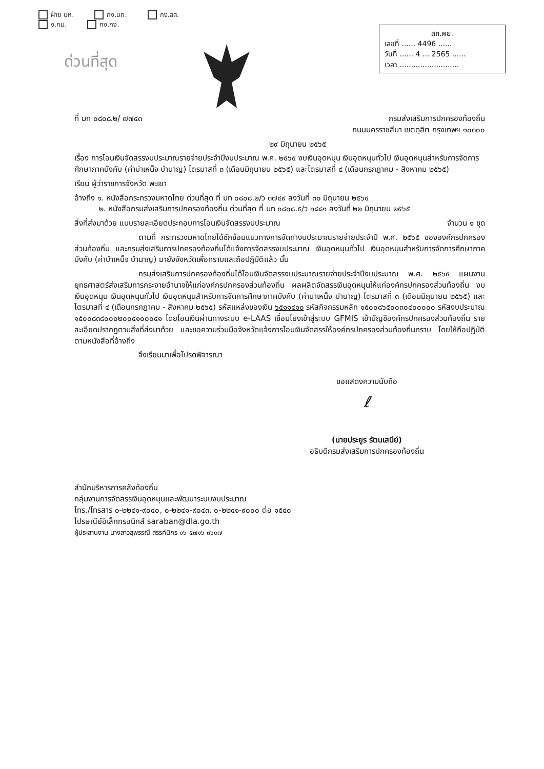ฝ่าย บห. กง.บถ. กง.สส.
ง.กม. กง.กง.
สถ.พย.
เลขที่ ...... 4496 ......
วันที่ ...... 4 ... 2565 ......
เวลา ..........................
ด่วนที่สุด
ที่ มท ๐๘๐๘.๒/ ๗๗๔๓ กรมส่งเสริมการปกครองท้องถิ่น
ถนนนครราชสีมา เขตดุสิต กรุงเทพฯ ๑๐๓๐๐
๒๙ มิถุนายน ๒๕๖๕
เรื่อง การโอนเงินจัดสรรงบประมาณรายจ่ายประจำปีงบประมาณ พ.ศ. ๒๕๖๕ งบเงินอุดหนุน เงินอุดหนุนทั่วไป เงินอุดหนุนสำหรับการจัดการศึกษาภาคบังคับ (ค่าบำเหน็จ บำนาญ) ไตรมาสที่ ๓ (เดือนมิถุนายน ๒๕๖๕) และไตรมาสที่ ๔ (เดือนกรกฎาคม - สิงหาคม ๒๕๖๕)
เรียน ผู้ว่าราชการจังหวัด พะเยา
อ้างถึง ๑. หนังสือกระทรวงมหาดไทย ด่วนที่สุด ที่ มท ๐๘๐๘.๒/ว ๓๗๔๙ ลงวันที่ ๓๐ มิถุนายน ๒๕๖๔
๒. หนังสือกรมส่งเสริมการปกครองท้องถิ่น ด่วนที่สุด ที่ มท ๐๘๐๘.๕/ว ๑๘๘๑ ลงวันที่ ๒๒ มิถุนายน ๒๕๖๕
สิ่งที่ส่งมาด้วย แบบรายละเอียดประกอบการโอนเงินจัดสรรงบประมาณ จำนวน ๑ ชุด
ตามที่ กระทรวงมหาดไทยได้ซักซ้อมแนวทางการจัดทำงบประมาณรายจ่ายประจำปี พ.ศ. ๒๕๖๕ ขององค์กรปกครองส่วนท้องถิ่น และกรมส่งเสริมการปกครองท้องถิ่นได้แจ้งการจัดสรรงบประมาณ เงินอุดหนุนทั่วไป เงินอุดหนุนสำหรับการจัดการศึกษาภาคบังคับ (ค่าบำเหน็จ บำนาญ) มายังจังหวัดเพื่อทราบและถือปฏิบัติแล้ว นั้น
กรมส่งเสริมการปกครองท้องถิ่นได้โอนเงินจัดสรรงบประมาณรายจ่ายประจำปีงบประมาณ พ.ศ. ๒๕๖๕ แผนงานยุทธศาสตร์ส่งเสริมการกระจายอำนาจให้แก่องค์กรปกครองส่วนท้องถิ่น ผลผลิตจัดสรรเงินอุดหนุนให้แก่องค์กรปกครองส่วนท้องถิ่น งบเงินอุดหนุน เงินอุดหนุนทั่วไป เงินอุดหนุนสำหรับการจัดการศึกษาภาคบังคับ (ค่าบำเหน็จ บำนาญ) ไตรมาสที่ ๓ (เดือนมิถุนายน ๒๕๖๕) และไตรมาสที่ ๔ (เดือนกรกฎาคม - สิงหาคม ๒๕๖๕) รหัสแหล่งของเงิน ๖๕๑๑๔๑๐ รหัสกิจกรรมหลัก ๑๕๐๐๘๖๕๐๐๓๐๔๐๐๐๐๐ รหัสงบประมาณ ๑๕๐๐๘๓๘๐๐๐๒๐๐๔๑๐๐๐๔๑ โดยโอนเงินผ่านทางระบบ e-LAAS เชื่อมโยงเข้าสู่ระบบ GFMIS เข้าบัญชีองค์กรปกครองส่วนท้องถิ่น รายละเอียดปรากฏตามสิ่งที่ส่งมาด้วย และขอความร่วมมือจังหวัดแจ้งการโอนเงินจัดสรรให้องค์กรปกครองส่วนท้องถิ่นทราบ โดยให้ถือปฏิบัติตามหนังสือที่อ้างถึง
จึงเรียนมาเพื่อโปรดพิจารณา
ขอแสดงความนับถือ
ℓ
(นายประยูร รัตนเสนีย์)
อธิบดีกรมส่งเสริมการปกครองท้องถิ่น
สำนักบริหารการคลังท้องถิ่น
กลุ่มงานการจัดสรรเงินอุดหนุนและพัฒนาระบบงบประมาณ
โทร./โทรสาร ๐-๒๒๔๑-๙๐๔๐, ๐-๒๒๔๑-๙๐๔๓, ๐-๒๒๔๑-๙๐๐๐ ต่อ ๑๕๔๐
ไปรษณีย์อิเล็กทรอนิกส์ saraban@dla.go.th
ผู้ประสานงาน นางสาวสุพรรณี สรรค์นิกร ๐๖ ๕๗๑๖ ๓๖๐๗